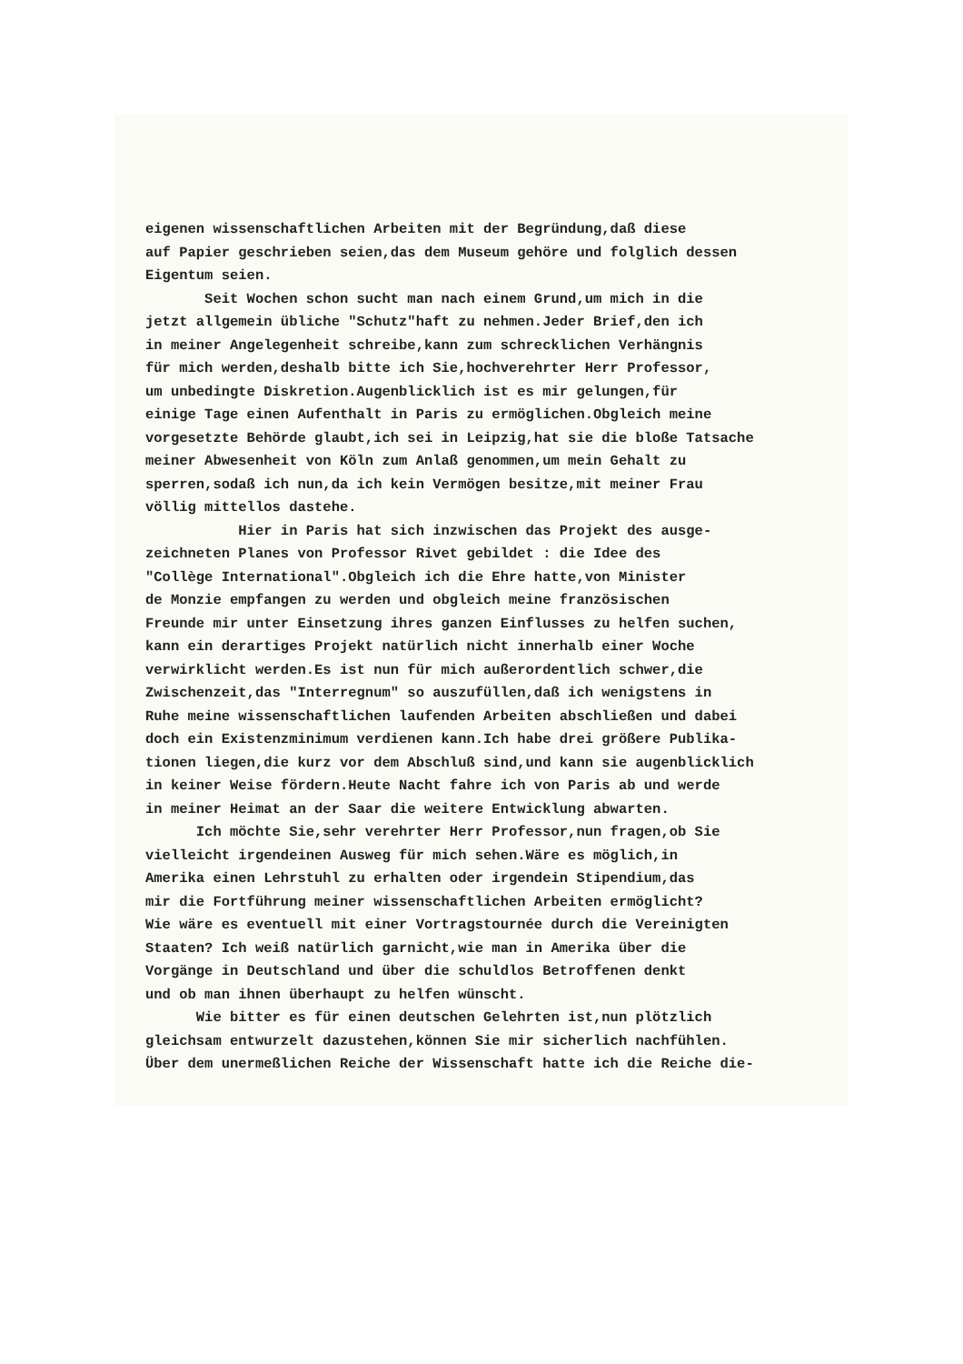eigenen wissenschaftlichen Arbeiten mit der Begründung,daß diese auf Papier geschrieben seien,das dem Museum gehöre und folglich dessen Eigentum seien. Seit Wochen schon sucht man nach einem Grund,um mich in die jetzt allgemein übliche "Schutz"haft zu nehmen.Jeder Brief,den ich in meiner Angelegenheit schreibe,kann zum schrecklichen Verhängnis für mich werden,deshalb bitte ich Sie,hochverehrter Herr Professor, um unbedingte Diskretion.Augenblicklich ist es mir gelungen,für einige Tage einen Aufenthalt in Paris zu ermöglichen.Obgleich meine vorgesetzte Behörde glaubt,ich sei in Leipzig,hat sie die bloße Tatsache meiner Abwesenheit von Köln zum Anlaß genommen,um mein Gehalt zu sperren,sodaß ich nun,da ich kein Vermögen besitze,mit meiner Frau völlig mittellos dastehe. Hier in Paris hat sich inzwischen das Projekt des ausge- zeichneten Planes von Professor Rivet gebildet : die Idee des "Collège International".Obgleich ich die Ehre hatte,von Minister de Monzie empfangen zu werden und obgleich meine französischen Freunde mir unter Einsetzung ihres ganzen Einflusses zu helfen suchen, kann ein derartiges Projekt natürlich nicht innerhalb einer Woche verwirklicht werden.Es ist nun für mich außerordentlich schwer,die Zwischenzeit,das "Interregnum" so auszufüllen,daß ich wenigstens in Ruhe meine wissenschaftlichen laufenden Arbeiten abschließen und dabei doch ein Existenzminimum verdienen kann.Ich habe drei größere Publika- tionen liegen,die kurz vor dem Abschluß sind,und kann sie augenblicklich in keiner Weise fördern.Heute Nacht fahre ich von Paris ab und werde in meiner Heimat an der Saar die weitere Entwicklung abwarten. Ich möchte Sie,sehr verehrter Herr Professor,nun fragen,ob Sie vielleicht irgendeinen Ausweg für mich sehen.Wäre es möglich,in Amerika einen Lehrstuhl zu erhalten oder irgendein Stipendium,das mir die Fortführung meiner wissenschaftlichen Arbeiten ermöglicht? Wie wäre es eventuell mit einer Vortragstournée durch die Vereinigten Staaten? Ich weiß natürlich garnicht,wie man in Amerika über die Vorgänge in Deutschland und über die schuldlos Betroffenen denkt und ob man ihnen überhaupt zu helfen wünscht. Wie bitter es für einen deutschen Gelehrten ist,nun plötzlich gleichsam entwurzelt dazustehen,können Sie mir sicherlich nachfühlen. Über dem unermeßlichen Reiche der Wissenschaft hatte ich die Reiche die-